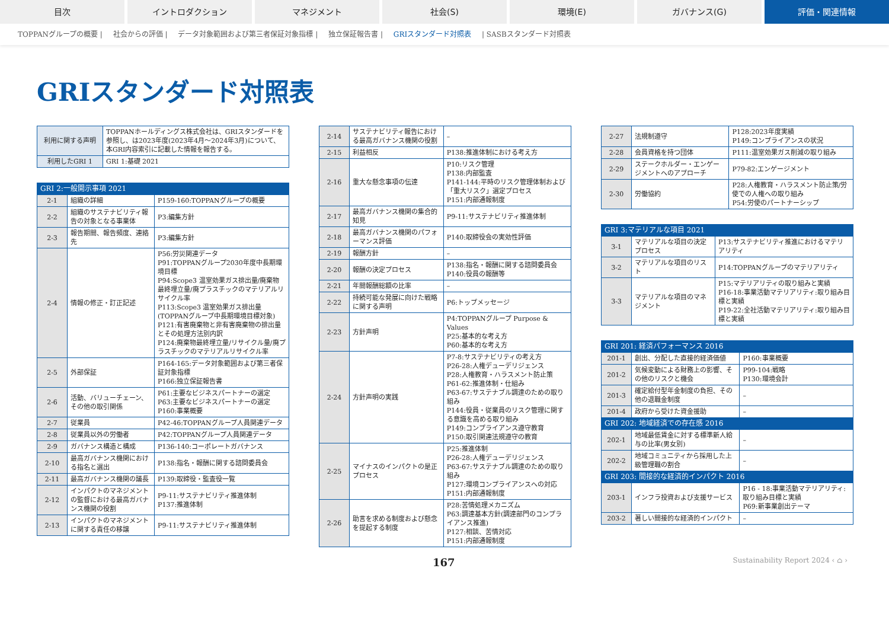目次 イントロダクション マネジメント 社会(S) 環境(E) ガバナンス(G) 評価・関連情報
TOPPANグループの概要 | 社会からの評価 | データ対象範囲および第三者保証対象指標 | 独立保証報告書 | GRIスタンダード対照表 | SASBスタンダード対照表
GRIスタンダード対照表
| 利用に関する声明 | TOPPANホールディングス株式会社は、GRIスタンダードを参照し、は2023年度(2023年4月～2024年3月)について、本GRI内容索引に記載した情報を報告する。 |
| 利用したGRI 1 | GRI 1:基礎 2021 |
| GRI 2:一般開示事項 2021 | | |
| --- | --- | --- |
| 2-1 | 組織の詳細 | P159-160:TOPPANグループの概要 |
| 2-2 | 組織のサステナビリティ報告の対象となる事業体 | P3:編集方針 |
| 2-3 | 報告期間、報告頻度、連絡先 | P3:編集方針 |
| 2-4 | 情報の修正・訂正記述 | P56:労災関連データ P91:TOPPANグループ2030年度中長期環境目標 P94:Scope3 温室効果ガス排出量/廃棄物最終埋立量/廃プラスチックのマテリアルリサイクル率 P113:Scope3 温室効果ガス排出量(TOPPANグループ中長期環境目標対象) P121:有害廃棄物と非有害廃棄物の排出量とその処理方法別内訳 P124:廃棄物最終埋立量/リサイクル量/廃プラスチックのマテリアルリサイクル率 |
| 2-5 | 外部保証 | P164-165:データ対象範囲および第三者保証対象指標 P166:独立保証報告書 |
| 2-6 | 活動、バリューチェーン、その他の取引関係 | P61:主要なビジネスパートナーの選定 P63:主要なビジネスパートナーの選定 P160:事業概要 |
| 2-7 | 従業員 | P42-46:TOPPANグループ人員関連データ |
| 2-8 | 従業員以外の労働者 | P42:TOPPANグループ人員関連データ |
| 2-9 | ガバナンス構造と構成 | P136-140:コーポレートガバナンス |
| 2-10 | 最高ガバナンス機関における指名と選出 | P138:指名・報酬に関する諮問委員会 |
| 2-11 | 最高ガバナンス機関の議長 | P139:取締役・監査役一覧 |
| 2-12 | インパクトのマネジメントの監督における最高ガバナンス機関の役割 | P9-11:サステナビリティ推進体制 P137:推進体制 |
| 2-13 | インパクトのマネジメントに関する責任の移譲 | P9-11:サステナビリティ推進体制 |
| 2-14 | サステナビリティ報告における最高ガバナンス機関の役割 | – |
| 2-15 | 利益相反 | P138:推進体制における考え方 |
| 2-16 | 重大な懸念事項の伝達 | P10:リスク管理 P138:内部監査 P141-144:平時のリスク管理体制および「重大リスク」選定プロセス P151:内部通報制度 |
| 2-17 | 最高ガバナンス機関の集合的知見 | P9-11:サステナビリティ推進体制 |
| 2-18 | 最高ガバナンス機関のパフォーマンス評価 | P140:取締役会の実効性評価 |
| 2-19 | 報酬方針 | – |
| 2-20 | 報酬の決定プロセス | P138:指名・報酬に関する諮問委員会 P140:役員の報酬等 |
| 2-21 | 年間報酬総額の比率 | – |
| 2-22 | 持続可能な発展に向けた戦略に関する声明 | P6:トップメッセージ |
| 2-23 | 方針声明 | P4:TOPPANグループ Purpose & Values P25:基本的な考え方 P60:基本的な考え方 |
| 2-24 | 方針声明の実践 | P7-8:サステナビリティの考え方 P26-28:人権デューデリジェンス P28:人権教育・ハラスメント防止策 P61-62:推進体制・仕組み P63-67:サステナブル調達のための取り組み P144:役員・従業員のリスク管理に関する意識を高める取り組み P149:コンプライアンス遵守教育 P150:取引関連法規遵守の教育 |
| 2-25 | マイナスのインパクトの是正プロセス | P25:推進体制 P26-28:人権デューデリジェンス P63-67:サステナブル調達のための取り組み P127:環境コンプライアンスへの対応 P151:内部通報制度 |
| 2-26 | 助言を求める制度および懸念を提起する制度 | P28:苦情処理メカニズム P63:調達基本方針(調達部門のコンプライアンス推進) P127:相談、苦情対応 P151:内部通報制度 |
| 2-27 | 法規制遵守 | P128:2023年度実績 P149:コンプライアンスの状況 |
| 2-28 | 会員資格を持つ団体 | P111:温室効果ガス削減の取り組み |
| 2-29 | ステークホルダー・エンゲージメントへのアプローチ | P79-82:エンゲージメント |
| 2-30 | 労働協約 | P28:人権教育・ハラスメント防止策/労使での人権への取り組み P54:労使のパートナーシップ |
| GRI 3:マテリアルな項目 2021 | | |
| --- | --- | --- |
| 3-1 | マテリアルな項目の決定プロセス | P13:サステナビリティ推進におけるマテリアリティ |
| 3-2 | マテリアルな項目のリスト | P14:TOPPANグループのマテリアリティ |
| 3-3 | マテリアルな項目のマネジメント | P15:マテリアリティの取り組みと実績 P16-18:事業活動マテリアリティ:取り組み目標と実績 P19-22:全社活動マテリアリティ:取り組み目標と実績 |
| GRI 201: 経済パフォーマンス 2016 | | |
| --- | --- | --- |
| 201-1 | 創出、分配した直接的経済価値 | P160:事業概要 |
| 201-2 | 気候変動による財務上の影響、その他のリスクと機会 | P99-104:戦略 P130:環境会計 |
| 201-3 | 確定給付型年金制度の負担、その他の退職金制度 | – |
| 201-4 | 政府から受けた資金援助 | – |
| GRI 202: 地域経済での存在感 2016 | | |
| 202-1 | 地域最低賃金に対する標準新人給与の比率(男女別) | – |
| 202-2 | 地域コミュニティから採用した上級管理職の割合 | – |
| GRI 203: 間接的な経済的インパクト 2016 | | |
| 203-1 | インフラ投資および支援サービス | P16 - 18:事業活動マテリアリティ:取り組み目標と実績 P69:新事業創出テーマ |
| 203-2 | 著しい間接的な経済的インパクト | – |
167 Sustainability Report 2024 ‹ ⌂ ›